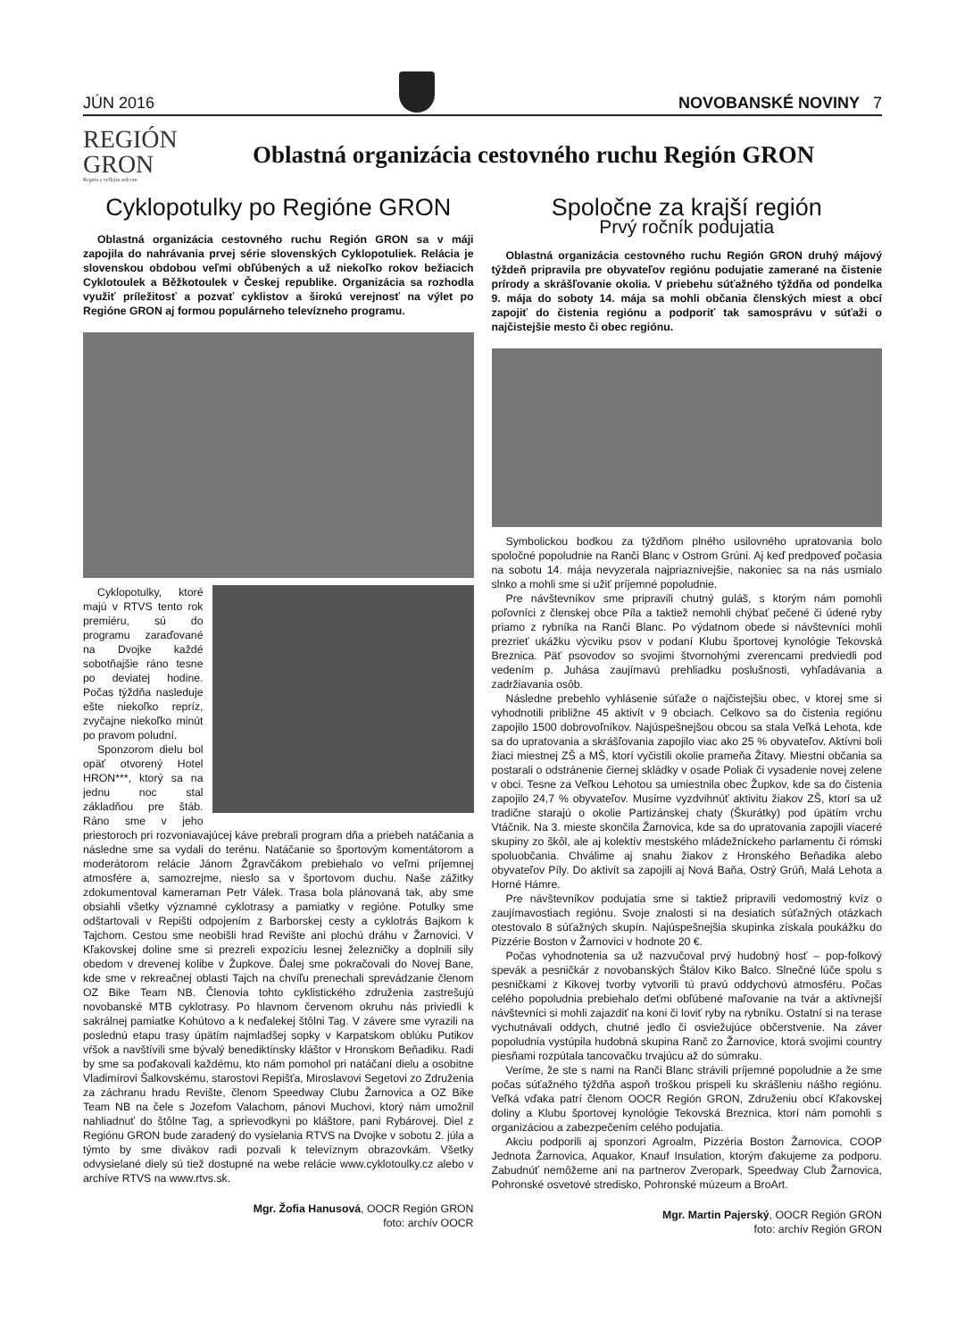JÚN 2016
NOVOBANSKÉ NOVINY 7
REGIÓN
GRON
Región s veľkým srdcom
Oblastná organizácia cestovného ruchu Región GRON
Cyklopotulky po Regióne GRON
Oblastná organizácia cestovného ruchu Región GRON sa v máji zapojila do nahrávania prvej série slovenských Cyklopotuliek. Relácia je slovenskou obdobou veľmi obľúbených a už niekoľko rokov bežiacich Cyklotoulek a Běžkotoulek v Českej republike. Organizácia sa rozhodla využiť príležitosť a pozvať cyklistov a širokú verejnosť na výlet po Regióne GRON aj formou populárneho televízneho programu.
Cyklopotulky, ktoré majú v RTVS tento rok premiéru, sú do programu zaraďované na Dvojke každé sobotňajšie ráno tesne po deviatej hodine. Počas týždňa nasleduje ešte niekoľko repríz, zvyčajne niekoľko minút po pravom poludní.
Sponzorom dielu bol opäť otvorený Hotel HRON***, ktorý sa na jednu noc stal základňou pre štáb. Ráno sme v jeho priestoroch pri rozvoniavajúcej káve prebrali program dňa a priebeh natáčania a následne sme sa vydali do terénu. Natáčanie so športovým komentátorom a moderátorom relácie Jánom Žgravčákom prebiehalo vo veľmi príjemnej atmosfére a, samozrejme, nieslo sa v športovom duchu. Naše zážitky zdokumentoval kameraman Petr Válek. Trasa bola plánovaná tak, aby sme obsiahli všetky významné cyklotrasy a pamiatky v regióne. Potulky sme odštartovali v Repišti odpojením z Barborskej cesty a cyklotrás Bajkom k Tajchom. Cestou sme neobišli hrad Revište ani plochú dráhu v Žarnovici. V Kľakovskej doline sme si prezreli expozíciu lesnej železničky a doplnili sily obedom v drevenej kolibe v Župkove. Ďalej sme pokračovali do Novej Bane, kde sme v rekreačnej oblasti Tajch na chvíľu prenechali sprevádzanie členom OZ Bike Team NB. Členovia tohto cyklistického združenia zastrešujú novobanské MTB cyklotrasy. Po hlavnom červenom okruhu nás priviedli k sakrálnej pamiatke Kohútovo a k neďalekej štôlni Tag. V závere sme vyrazili na poslednú etapu trasy úpätím najmladšej sopky v Karpatskom oblúku Putikov vŕšok a navštívili sme bývalý benediktínsky kláštor v Hronskom Beňadiku. Radi by sme sa poďakovali každému, kto nám pomohol pri natáčaní dielu a osobitne Vladimírovi Šalkovskému, starostovi Repišťa, Miroslavovi Segetovi zo Združenia za záchranu hradu Revište, členom Speedway Clubu Žarnovica a OZ Bike Team NB na čele s Jozefom Valachom, pánovi Muchovi, ktorý nám umožnil nahliadnuť do štôlne Tag, a sprievodkyni po kláštore, pani Rybárovej. Diel z Regiónu GRON bude zaradený do vysielania RTVS na Dvojke v sobotu 2. júla a týmto by sme divákov radi pozvali k televíznym obrazovkám. Všetky odvysielané diely sú tiež dostupné na webe relácie www.cyklotoulky.cz alebo v archíve RTVS na www.rtvs.sk.
Mgr. Žofia Hanusová, OOCR Región GRON
foto: archív OOCR
Spoločne za krajší región
Prvý ročník podujatia
Oblastná organizácia cestovného ruchu Región GRON druhý májový týždeň pripravila pre obyvateľov regiónu podujatie zamerané na čistenie prírody a skrášľovanie okolia. V priebehu súťažného týždňa od pondelka 9. mája do soboty 14. mája sa mohli občania členských miest a obcí zapojiť do čistenia regiónu a podporiť tak samosprávu v súťaži o najčistejšie mesto či obec regiónu.
Symbolickou bodkou za týždňom plného usilovného upratovania bolo spoločné popoludnie na Ranči Blanc v Ostrom Grúni. Aj keď predpoveď počasia na sobotu 14. mája nevyzerala najpriaznivejšie, nakoniec sa na nás usmialo slnko a mohli sme si užiť príjemné popoludnie.
Pre návštevníkov sme pripravili chutný guláš, s ktorým nám pomohli poľovníci z členskej obce Píla a taktiež nemohli chýbať pečené či údené ryby priamo z rybníka na Ranči Blanc. Po výdatnom obede si návštevníci mohli prezrieť ukážku výcviku psov v podaní Klubu športovej kynológie Tekovská Breznica. Päť psovodov so svojimi štvornohými zverencami predviedli pod vedením p. Juhása zaujímavú prehliadku poslušnosti, vyhľadávania a zadržiavania osôb.
Následne prebehlo vyhlásenie súťaže o najčistejšiu obec, v ktorej sme si vyhodnotili približne 45 aktivít v 9 obciach. Celkovo sa do čistenia regiónu zapojilo 1500 dobrovoľníkov. Najúspešnejšou obcou sa stala Veľká Lehota, kde sa do upratovania a skrášľovania zapojilo viac ako 25 % obyvateľov. Aktívni boli žiaci miestnej ZŠ a MŠ, ktorí vyčistili okolie prameňa Žitavy. Miestni občania sa postarali o odstránenie čiernej skládky v osade Poliak či vysadenie novej zelene v obci. Tesne za Veľkou Lehotou sa umiestnila obec Župkov, kde sa do čistenia zapojilo 24,7 % obyvateľov. Musíme vyzdvihnúť aktivitu žiakov ZŠ, ktorí sa už tradične starajú o okolie Partizánskej chaty (Škurátky) pod úpätím vrchu Vtáčnik. Na 3. mieste skončila Žarnovica, kde sa do upratovania zapojili viaceré skupiny zo škôl, ale aj kolektív mestského mládežníckeho parlamentu či rómski spoluobčania. Chválime aj snahu žiakov z Hronského Beňadika alebo obyvateľov Píly. Do aktivít sa zapojili aj Nová Baňa, Ostrý Grúň, Malá Lehota a Horné Hámre.
Pre návštevníkov podujatia sme si taktiež pripravili vedomostný kvíz o zaujímavostiach regiónu. Svoje znalosti si na desiatich súťažných otázkach otestovalo 8 súťažných skupín. Najúspešnejšia skupinka získala poukážku do Pizzérie Boston v Žarnovici v hodnote 20 €.
Počas vyhodnotenia sa už nazvučoval prvý hudobný hosť – pop-folkový spevák a pesničkár z novobanských Štálov Kiko Balco. Slnečné lúče spolu s pesničkami z Kikovej tvorby vytvorili tú pravú oddychovú atmosféru. Počas celého popoludnia prebiehalo deťmi obľúbené maľovanie na tvár a aktívnejší návštevníci si mohli zajazdiť na koni či loviť ryby na rybníku. Ostatní si na terase vychutnávali oddych, chutné jedlo či osviežujúce občerstvenie. Na záver popoludnia vystúpila hudobná skupina Ranč zo Žarnovice, ktorá svojimi country piesňami rozpútala tancovačku trvajúcu až do súmraku.
Veríme, že ste s nami na Ranči Blanc strávili príjemné popoludnie a že sme počas súťažného týždňa aspoň troškou prispeli ku skrášleniu nášho regiónu. Veľká vďaka patrí členom OOCR Región GRON, Združeniu obcí Kľakovskej doliny a Klubu športovej kynológie Tekovská Breznica, ktorí nám pomohli s organizáciou a zabezpečením celého podujatia.
Akciu podporili aj sponzori Agroalm, Pizzéria Boston Žarnovica, COOP Jednota Žarnovica, Aquakor, Knauf Insulation, ktorým ďakujeme za podporu. Zabudnúť nemôžeme ani na partnerov Zveropark, Speedway Club Žarnovica, Pohronské osvetové stredisko, Pohronské múzeum a BroArt.
Mgr. Martin Pajerský, OOCR Región GRON
foto: archív Región GRON